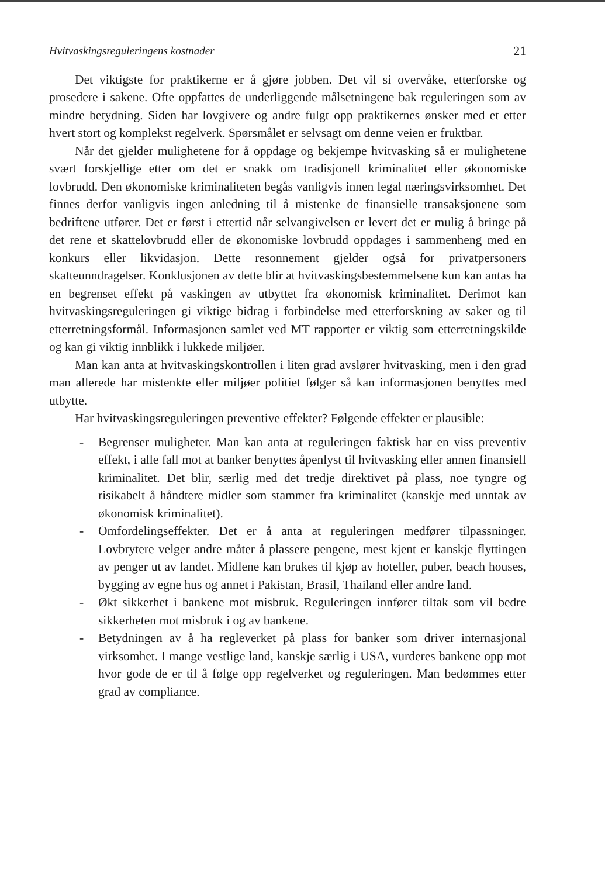Hvitvaskingsreguleringens kostnader 21
Det viktigste for praktikerne er å gjøre jobben. Det vil si overvåke, etterforske og prosedere i sakene. Ofte oppfattes de underliggende målsetningene bak reguleringen som av mindre betydning. Siden har lovgivere og andre fulgt opp praktikernes ønsker med et etter hvert stort og komplekst regelverk. Spørsmålet er selvsagt om denne veien er fruktbar.
Når det gjelder mulighetene for å oppdage og bekjempe hvitvasking så er mulighetene svært forskjellige etter om det er snakk om tradisjonell kriminalitet eller økonomiske lovbrudd. Den økonomiske kriminaliteten begås vanligvis innen legal næringsvirksomhet. Det finnes derfor vanligvis ingen anledning til å mistenke de finansielle transaksjonene som bedriftene utfører. Det er først i ettertid når selvangivelsen er levert det er mulig å bringe på det rene et skattelovbrudd eller de økonomiske lovbrudd oppdages i sammenheng med en konkurs eller likvidasjon. Dette resonnement gjelder også for privatpersoners skatteunndragelser. Konklusjonen av dette blir at hvitvaskingsbestemmelsene kun kan antas ha en begrenset effekt på vaskingen av utbyttet fra økonomisk kriminalitet. Derimot kan hvitvaskingsreguleringen gi viktige bidrag i forbindelse med etterforskning av saker og til etterretningsformål. Informasjonen samlet ved MT rapporter er viktig som etterretningskilde og kan gi viktig innblikk i lukkede miljøer.
Man kan anta at hvitvaskingskontrollen i liten grad avslører hvitvasking, men i den grad man allerede har mistenkte eller miljøer politiet følger så kan informasjonen benyttes med utbytte.
Har hvitvaskingsreguleringen preventive effekter? Følgende effekter er plausible:
- Begrenser muligheter. Man kan anta at reguleringen faktisk har en viss preventiv effekt, i alle fall mot at banker benyttes åpenlyst til hvitvasking eller annen finansiell kriminalitet. Det blir, særlig med det tredje direktivet på plass, noe tyngre og risikabelt å håndtere midler som stammer fra kriminalitet (kanskje med unntak av økonomisk kriminalitet).
- Omfordelingseffekter. Det er å anta at reguleringen medfører tilpassninger. Lovbrytere velger andre måter å plassere pengene, mest kjent er kanskje flyttingen av penger ut av landet. Midlene kan brukes til kjøp av hoteller, puber, beach houses, bygging av egne hus og annet i Pakistan, Brasil, Thailand eller andre land.
- Økt sikkerhet i bankene mot misbruk. Reguleringen innfører tiltak som vil bedre sikkerheten mot misbruk i og av bankene.
- Betydningen av å ha regleverket på plass for banker som driver internasjonal virksomhet. I mange vestlige land, kanskje særlig i USA, vurderes bankene opp mot hvor gode de er til å følge opp regelverket og reguleringen. Man bedømmes etter grad av compliance.